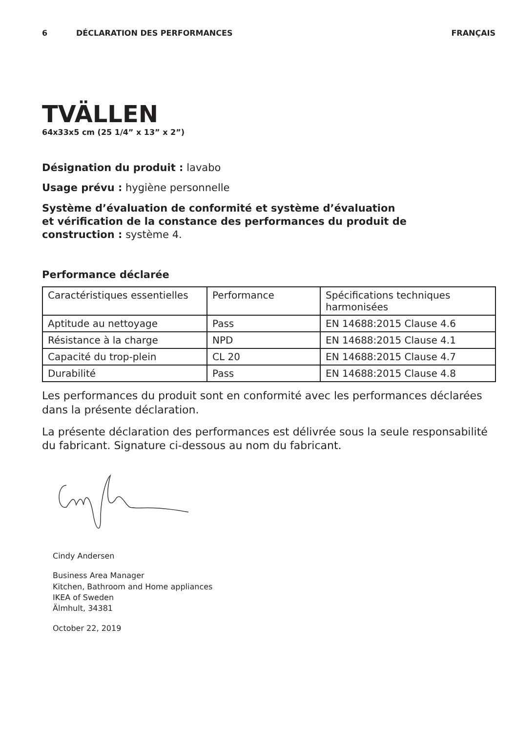6 DÉCLARATION DES PERFORMANCES FRANÇAIS
TVÄLLEN
64x33x5 cm (25 1/4” x 13” x 2”)
Désignation du produit : lavabo
Usage prévu : hygiène personnelle
Système d’évaluation de conformité et système d’évaluation
et vérification de la constance des performances du produit de
construction : système 4.
Performance déclarée
| Caractéristiques essentielles | Performance | Spécifications techniques harmonisées |
| Aptitude au nettoyage | Pass | EN 14688:2015 Clause 4.6 |
| Résistance à la charge | NPD | EN 14688:2015 Clause 4.1 |
| Capacité du trop-plein | CL 20 | EN 14688:2015 Clause 4.7 |
| Durabilité | Pass | EN 14688:2015 Clause 4.8 |
Les performances du produit sont en conformité avec les performances déclarées dans la présente déclaration.
La présente déclaration des performances est délivrée sous la seule responsabilité du fabricant. Signature ci-dessous au nom du fabricant.
Cindy Andersen
Business Area Manager
Kitchen, Bathroom and Home appliances
IKEA of Sweden
Älmhult, 34381
October 22, 2019